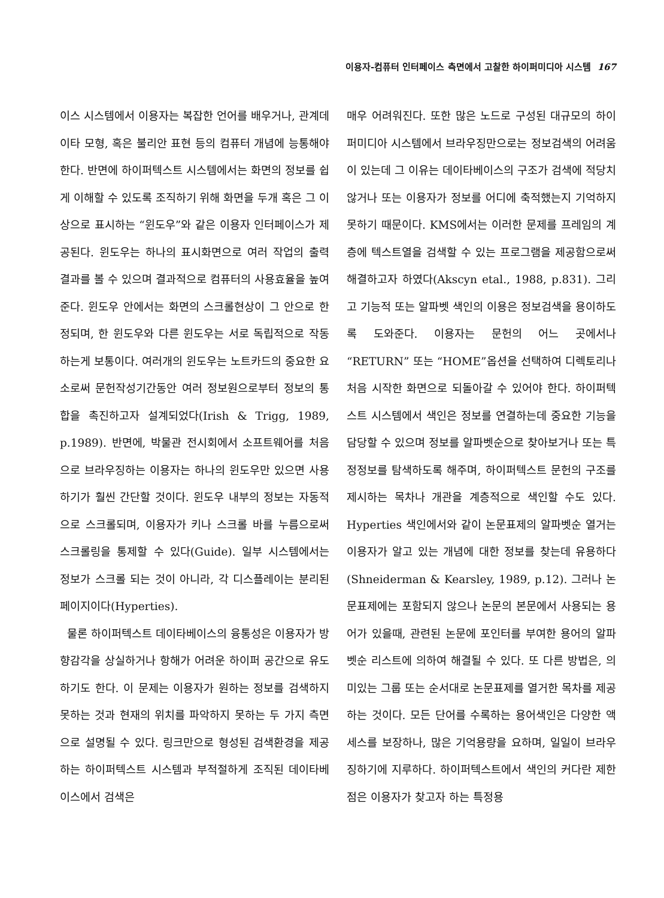이용자-컴퓨터 인터페이스 측면에서 고찰한 하이퍼미디아 시스템 167
이스 시스템에서 이용자는 복잡한 언어를 배우거나, 관계데이타 모형, 혹은 불리안 표현 등의 컴퓨터 개념에 능통해야 한다. 반면에 하이퍼텍스트 시스템에서는 화면의 정보를 쉽게 이해할 수 있도록 조직하기 위해 화면을 두개 혹은 그 이상으로 표시하는 “윈도우”와 같은 이용자 인터페이스가 제공된다. 윈도우는 하나의 표시화면으로 여러 작업의 출력 결과를 볼 수 있으며 결과적으로 컴퓨터의 사용효율을 높여준다. 윈도우 안에서는 화면의 스크롤현상이 그 안으로 한정되며, 한 윈도우와 다른 윈도우는 서로 독립적으로 작동하는게 보통이다. 여러개의 윈도우는 노트카드의 중요한 요소로써 문헌작성기간동안 여러 정보원으로부터 정보의 통합을 촉진하고자 설계되었다(Irish & Trigg, 1989, p.1989). 반면에, 박물관 전시회에서 소프트웨어를 처음으로 브라우징하는 이용자는 하나의 윈도우만 있으면 사용하기가 훨씬 간단할 것이다. 윈도우 내부의 정보는 자동적으로 스크롤되며, 이용자가 키나 스크롤 바를 누름으로써 스크롤링을 통제할 수 있다(Guide). 일부 시스템에서는 정보가 스크롤 되는 것이 아니라, 각 디스플레이는 분리된 페이지이다(Hyperties).
물론 하이퍼텍스트 데이타베이스의 융통성은 이용자가 방향감각을 상실하거나 항해가 어려운 하이퍼 공간으로 유도하기도 한다. 이 문제는 이용자가 원하는 정보를 검색하지 못하는 것과 현재의 위치를 파악하지 못하는 두 가지 측면으로 설명될 수 있다. 링크만으로 형성된 검색환경을 제공하는 하이퍼텍스트 시스템과 부적절하게 조직된 데이타베이스에서 검색은
매우 어려워진다. 또한 많은 노드로 구성된 대규모의 하이퍼미디아 시스템에서 브라우징만으로는 정보검색의 어려움이 있는데 그 이유는 데이타베이스의 구조가 검색에 적당치 않거나 또는 이용자가 정보를 어디에 축적했는지 기억하지 못하기 때문이다. KMS에서는 이러한 문제를 프레임의 계층에 텍스트열을 검색할 수 있는 프로그램을 제공함으로써 해결하고자 하였다(Akscyn etal., 1988, p.831). 그리고 기능적 또는 알파벳 색인의 이용은 정보검색을 용이하도록 도와준다. 이용자는 문헌의 어느 곳에서나 “RETURN” 또는 “HOME”옵션을 선택하여 디렉토리나 처음 시작한 화면으로 되돌아갈 수 있어야 한다. 하이퍼텍스트 시스템에서 색인은 정보를 연결하는데 중요한 기능을 담당할 수 있으며 정보를 알파벳순으로 찾아보거나 또는 특정정보를 탐색하도록 해주며, 하이퍼텍스트 문헌의 구조를 제시하는 목차나 개관을 계층적으로 색인할 수도 있다. Hyperties 색인에서와 같이 논문표제의 알파벳순 열거는 이용자가 알고 있는 개념에 대한 정보를 찾는데 유용하다(Shneiderman & Kearsley, 1989, p.12). 그러나 논문표제에는 포함되지 않으나 논문의 본문에서 사용되는 용어가 있을때, 관련된 논문에 포인터를 부여한 용어의 알파벳순 리스트에 의하여 해결될 수 있다. 또 다른 방법은, 의미있는 그룹 또는 순서대로 논문표제를 열거한 목차를 제공하는 것이다. 모든 단어를 수록하는 용어색인은 다양한 액세스를 보장하나, 많은 기억용량을 요하며, 일일이 브라우징하기에 지루하다. 하이퍼텍스트에서 색인의 커다란 제한점은 이용자가 찾고자 하는 특정용